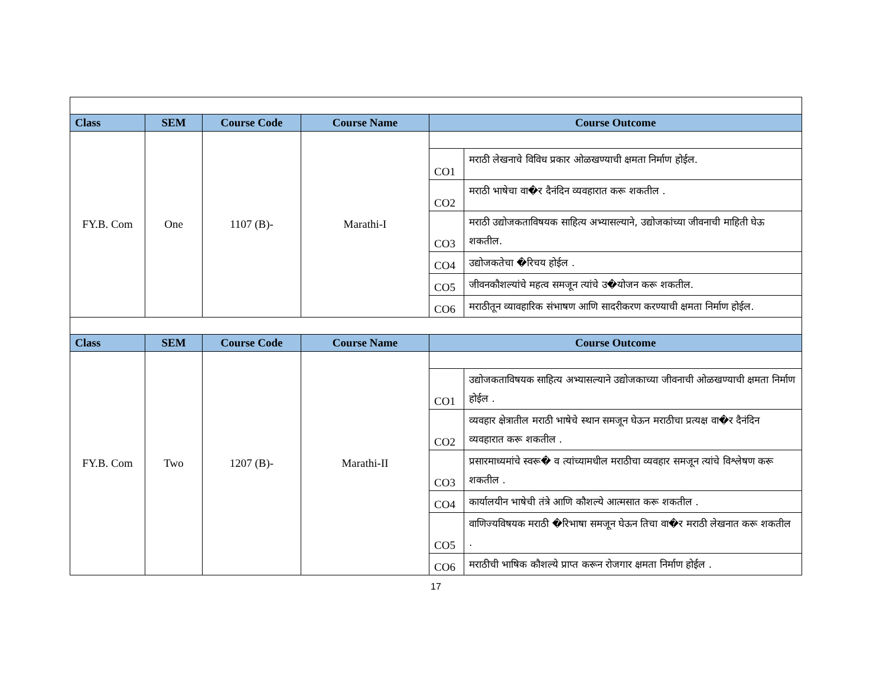| Class | SEM | Course Code | Course Name | Course Outcome | |
| --- | --- | --- | --- | --- | --- |
| FY.B. Com | One | 1107 (B)- | Marathi-I | | |
| | | | | CO1 | मराठी लेखनाचे विविध प्रकार ओळखण्याची क्षमता निर्माण होईल. |
| | | | | CO2 | मराठी भाषेचा वा�र दैनंदिन व्यवहारात करू शकतील . |
| | | | | CO3 | मराठी उद्योजकताविषयक साहित्य अभ्यासल्याने, उद्योजकांच्या जीवनाची माहिती घेऊ शकतील. |
| | | | | CO4 | उद्योजकतेचा �रिचय होईल . |
| | | | | CO5 | जीवनकौशल्यांचे महत्व समजून त्यांचे उ�योजन करू शकतील. |
| | | | | CO6 | मराठीतून व्यावहारिक संभाषण आणि सादरीकरण करण्याची क्षमता निर्माण होईल. |
| Class | SEM | Course Code | Course Name | Course Outcome | |
| FY.B. Com | Two | 1207 (B)- | Marathi-II | | |
| | | | | CO1 | उद्योजकताविषयक साहित्य अभ्यासल्याने उद्योजकाच्या जीवनाची ओळखण्याची क्षमता निर्माण होईल . |
| | | | | CO2 | व्यवहार क्षेत्रातील मराठी भाषेचे स्थान समजून घेऊन मराठीचा प्रत्यक्ष वा�र दैनंदिन व्यवहारात करू शकतील . |
| | | | | CO3 | प्रसारमाध्यमांचे स्वरू� व त्यांच्यामधील मराठीचा व्यवहार समजून त्यांचे विश्लेषण करू शकतील . |
| | | | | CO4 | कार्यालयीन भाषेची तंत्रे आणि कौशल्ये आत्मसात करू शकतील . |
| | | | | CO5 | वाणिज्यविषयक मराठी �रिभाषा समजून घेऊन तिचा वा�र मराठी लेखनात करू शकतील . |
| | | | | CO6 | मराठीची भाषिक कौशल्ये प्राप्त करून रोजगार क्षमता निर्माण होईल . |
17